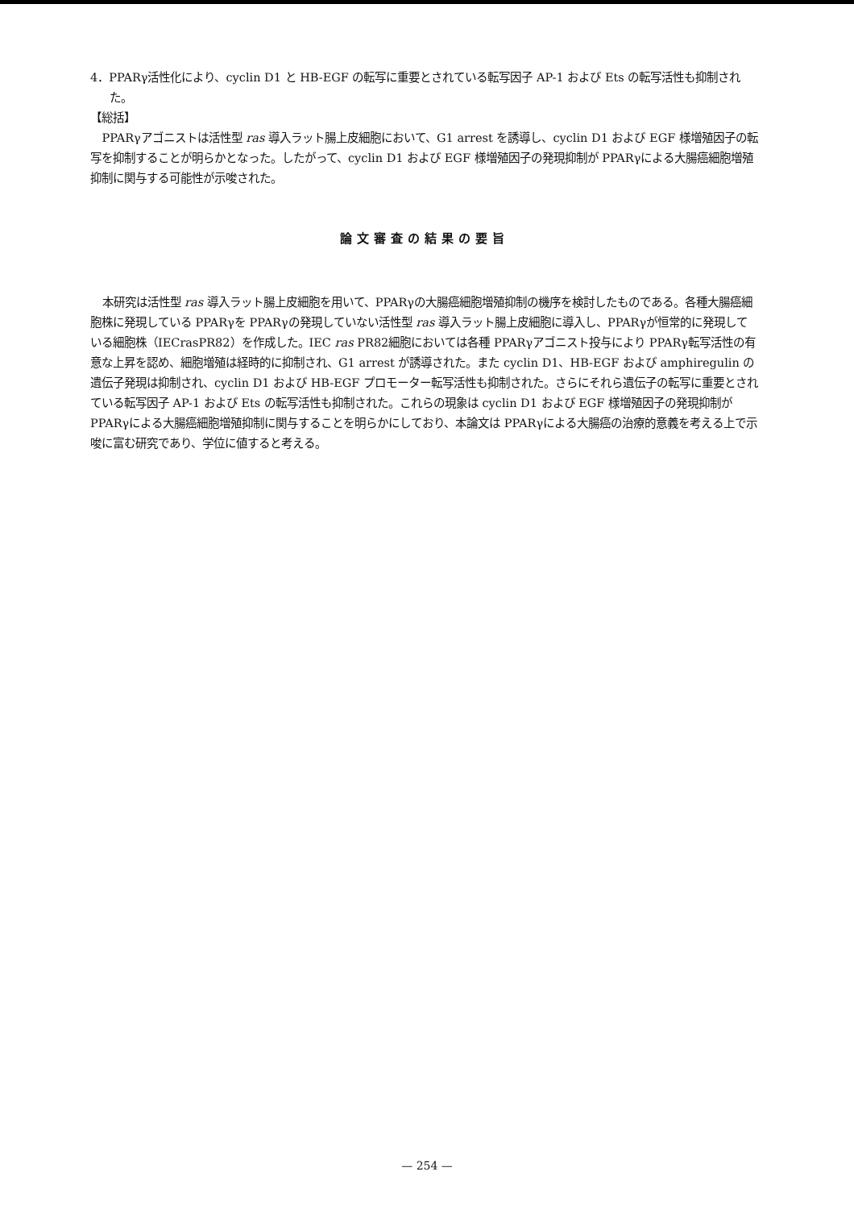4．PPARγ活性化により、cyclin D1 と HB-EGF の転写に重要とされている転写因子 AP-1 および Ets の転写活性も抑制された。
【総括】
PPARγアゴニストは活性型 ras 導入ラット腸上皮細胞において、G1 arrest を誘導し、cyclin D1 および EGF 様増殖因子の転写を抑制することが明らかとなった。したがって、cyclin D1 および EGF 様増殖因子の発現抑制が PPARγによる大腸癌細胞増殖抑制に関与する可能性が示唆された。
論文審査の結果の要旨
本研究は活性型 ras 導入ラット腸上皮細胞を用いて、PPARγの大腸癌細胞増殖抑制の機序を検討したものである。各種大腸癌細胞株に発現している PPARγを PPARγの発現していない活性型 ras 導入ラット腸上皮細胞に導入し、PPARγが恒常的に発現している細胞株（IECrasPR82）を作成した。IEC ras PR82細胞においては各種 PPARγアゴニスト投与により PPARγ転写活性の有意な上昇を認め、細胞増殖は経時的に抑制され、G1 arrest が誘導された。また cyclin D1、HB-EGF および amphiregulin の遺伝子発現は抑制され、cyclin D1 および HB-EGF プロモーター転写活性も抑制された。さらにそれら遺伝子の転写に重要とされている転写因子 AP-1 および Ets の転写活性も抑制された。これらの現象は cyclin D1 および EGF 様増殖因子の発現抑制が PPARγによる大腸癌細胞増殖抑制に関与することを明らかにしており、本論文は PPARγによる大腸癌の治療的意義を考える上で示唆に富む研究であり、学位に値すると考える。
— 254 —